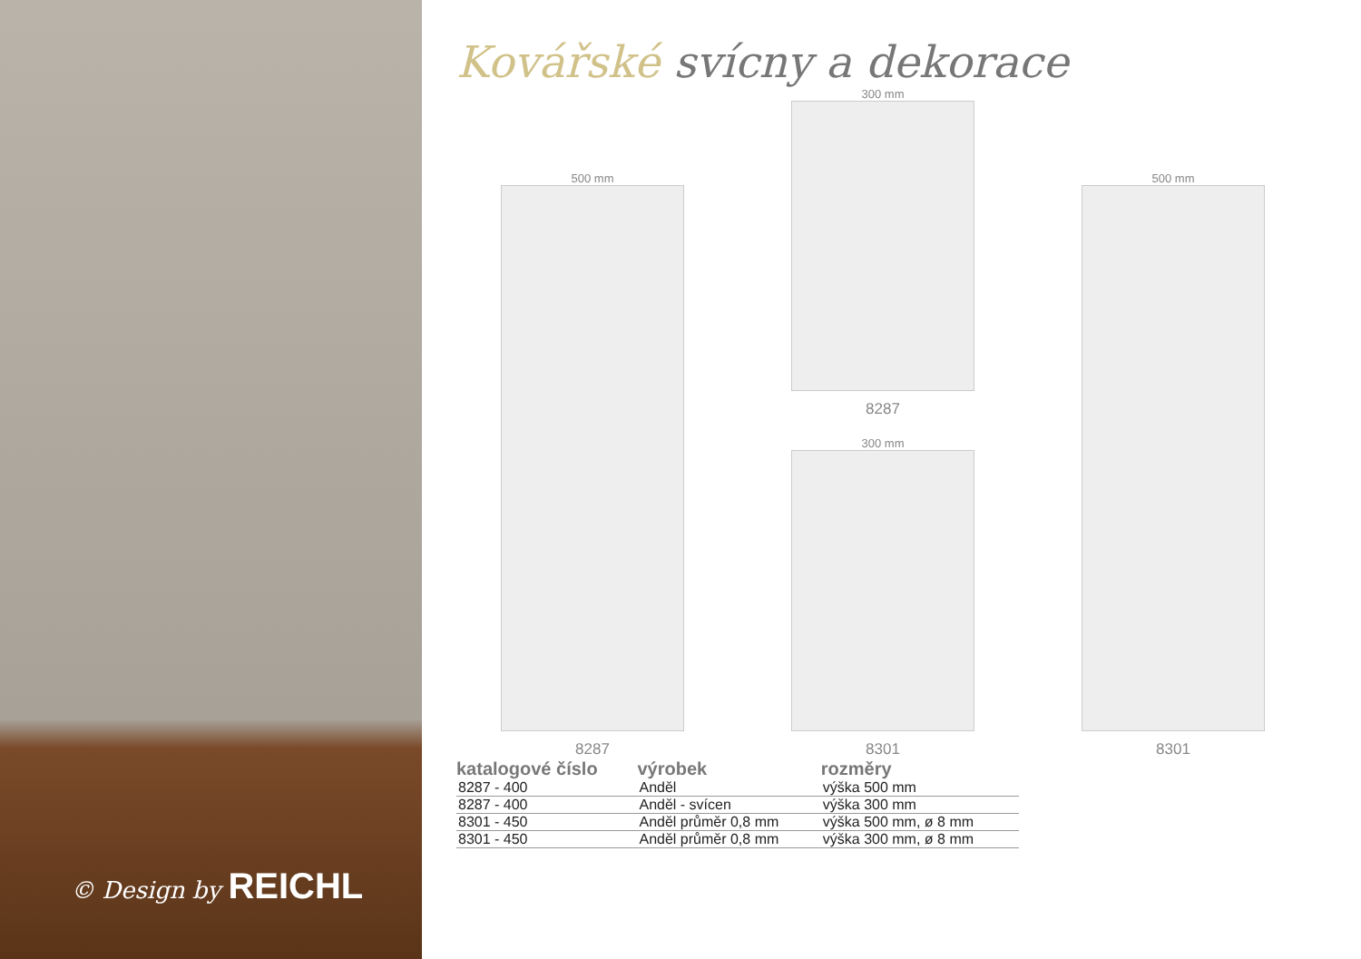© Design by REICHL
Kovářské svícny a dekorace
500 mm
8287
300 mm
8287
300 mm
8301
500 mm
8301
| katalogové číslo | výrobek | rozměry |
| --- | --- | --- |
| 8287 - 400 | Anděl | výška 500 mm |
| 8287 - 400 | Anděl - svícen | výška 300 mm |
| 8301 - 450 | Anděl průměr 0,8 mm | výška 500 mm, ø 8 mm |
| 8301 - 450 | Anděl průměr 0,8 mm | výška 300 mm, ø 8 mm |